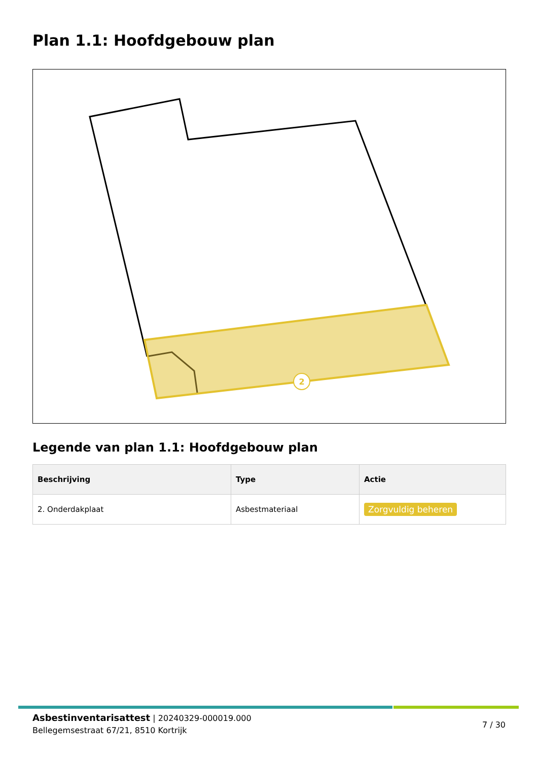Plan 1.1: Hoofdgebouw plan
2
Legende van plan 1.1: Hoofdgebouw plan
| Beschrijving | Type | Actie |
| --- | --- | --- |
| 2. Onderdakplaat | Asbestmateriaal | Zorgvuldig beheren |
Asbestinventarisattest | 20240329-000019.000
Bellegemsestraat 67/21, 8510 Kortrijk
7 / 30